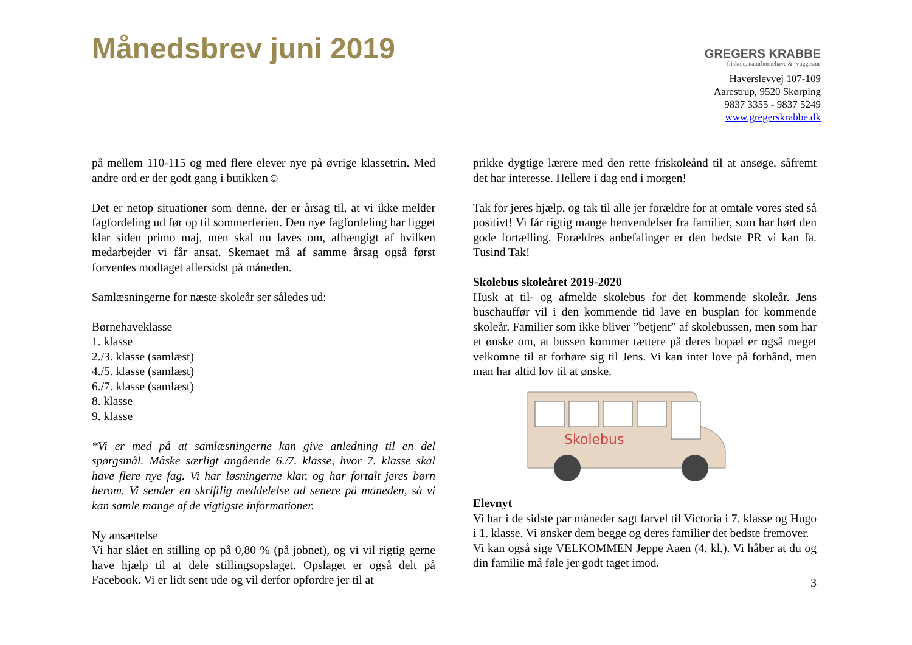Månedsbrev juni 2019
GREGERS KRABBE
friskole, naturbørnehave & -vuggestue
Haverslevvej 107-109
Aarestrup, 9520 Skørping
9837 3355 - 9837 5249
www.gregerskrabbe.dk
på mellem 110-115 og med flere elever nye på øvrige klassetrin. Med andre ord er der godt gang i butikken☺
Det er netop situationer som denne, der er årsag til, at vi ikke melder fagfordeling ud før op til sommerferien. Den nye fagfordeling har ligget klar siden primo maj, men skal nu laves om, afhængigt af hvilken medarbejder vi får ansat. Skemaet må af samme årsag også først forventes modtaget allersidst på måneden.
Samlæsningerne for næste skoleår ser således ud:
Børnehaveklasse
1. klasse
2./3. klasse (samlæst)
4./5. klasse (samlæst)
6./7. klasse (samlæst)
8. klasse
9. klasse
*Vi er med på at samlæsningerne kan give anledning til en del spørgsmål. Måske særligt angående 6./7. klasse, hvor 7. klasse skal have flere nye fag. Vi har løsningerne klar, og har fortalt jeres børn herom. Vi sender en skriftlig meddelelse ud senere på måneden, så vi kan samle mange af de vigtigste informationer.
Ny ansættelse
Vi har slået en stilling op på 0,80 % (på jobnet), og vi vil rigtig gerne have hjælp til at dele stillingsopslaget. Opslaget er også delt på Facebook. Vi er lidt sent ude og vil derfor opfordre jer til at
prikke dygtige lærere med den rette friskoleånd til at ansøge, såfremt det har interesse. Hellere i dag end i morgen!
Tak for jeres hjælp, og tak til alle jer forældre for at omtale vores sted så positivt! Vi får rigtig mange henvendelser fra familier, som har hørt den gode fortælling. Forældres anbefalinger er den bedste PR vi kan få. Tusind Tak!
Skolebus skoleåret 2019-2020
Husk at til- og afmelde skolebus for det kommende skoleår. Jens buschauffør vil i den kommende tid lave en busplan for kommende skoleår. Familier som ikke bliver ”betjent” af skolebussen, men som har et ønske om, at bussen kommer tættere på deres bopæl er også meget velkomne til at forhøre sig til Jens. Vi kan intet love på forhånd, men man har altid lov til at ønske.
Skolebus
Elevnyt
Vi har i de sidste par måneder sagt farvel til Victoria i 7. klasse og Hugo i 1. klasse. Vi ønsker dem begge og deres familier det bedste fremover.
Vi kan også sige VELKOMMEN Jeppe Aaen (4. kl.). Vi håber at du og din familie må føle jer godt taget imod.
3